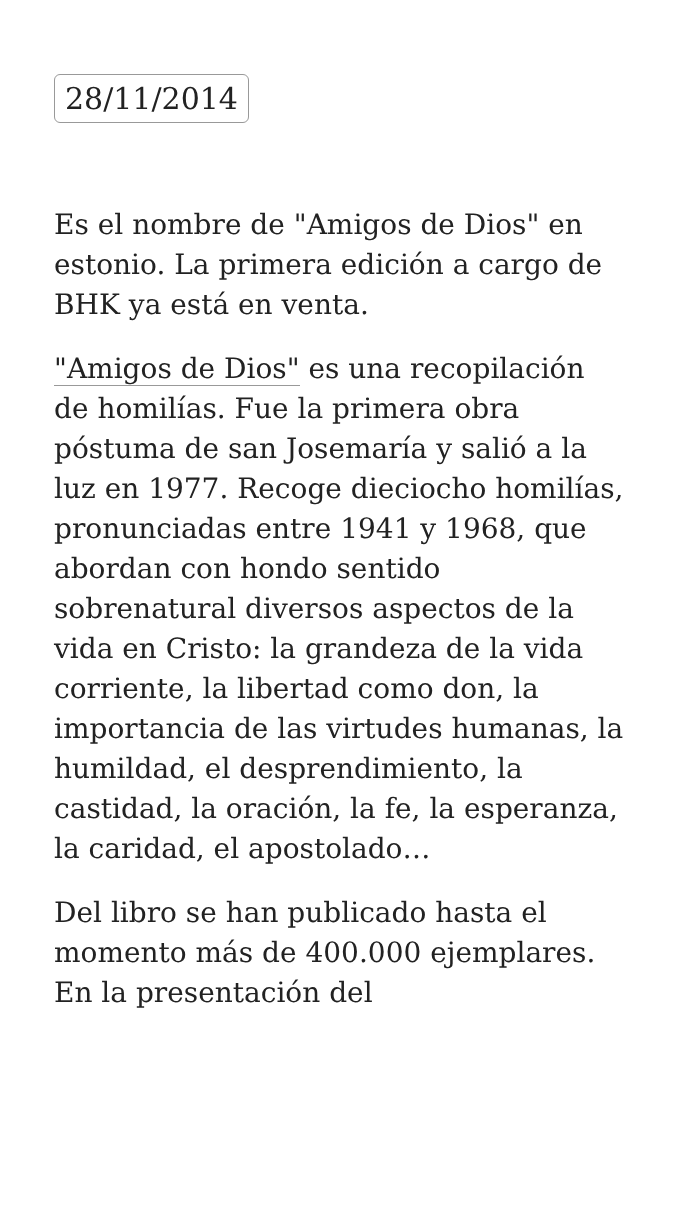28/11/2014
Es el nombre de "Amigos de Dios" en estonio. La primera edición a cargo de BHK ya está en venta.
"Amigos de Dios" es una recopilación de homilías. Fue la primera obra póstuma de san Josemaría y salió a la luz en 1977. Recoge dieciocho homilías, pronunciadas entre 1941 y 1968, que abordan con hondo sentido sobrenatural diversos aspectos de la vida en Cristo: la grandeza de la vida corriente, la libertad como don, la importancia de las virtudes humanas, la humildad, el desprendimiento, la castidad, la oración, la fe, la esperanza, la caridad, el apostolado…
Del libro se han publicado hasta el momento más de 400.000 ejemplares. En la presentación del